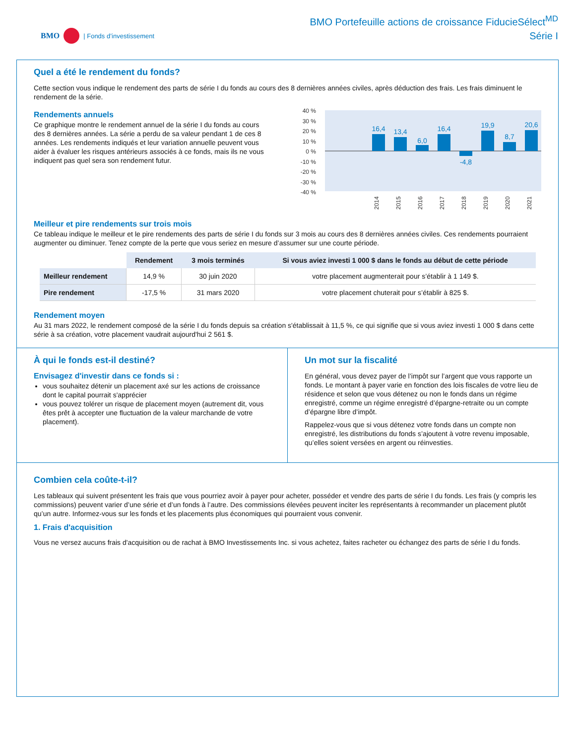BMO | Fonds d’investissement
BMO Portefeuille actions de croissance FiducieSélect<sup>MD</sup>
Série I
Quel a été le rendement du fonds?
Cette section vous indique le rendement des parts de série I du fonds au cours des 8 dernières années civiles, après déduction des frais. Les frais diminuent le rendement de la série.
Rendements annuels
Ce graphique montre le rendement annuel de la série I du fonds au cours des 8 dernières années. La série a perdu de sa valeur pendant 1 de ces 8 années. Les rendements indiqués et leur variation annuelle peuvent vous aider à évaluer les risques antérieurs associés à ce fonds, mais ils ne vous indiquent pas quel sera son rendement futur.
40 %
30 %
20 %
10 %
0 %
-10 %
-20 %
-30 %
-40 %
16,4
13,4
6,0
16,4
-4,8
19,9
8,7
20,6
2014
2015
2016
2017
2018
2019
2020
2021
Meilleur et pire rendements sur trois mois
Ce tableau indique le meilleur et le pire rendements des parts de série I du fonds sur 3 mois au cours des 8 dernières années civiles. Ces rendements pourraient augmenter ou diminuer. Tenez compte de la perte que vous seriez en mesure d’assumer sur une courte période.
| | Rendement | 3 mois terminés | Si vous aviez investi 1 000 $ dans le fonds au début de cette période |
| --- | --- | --- | --- |
| Meilleur rendement | 14,9 % | 30 juin 2020 | votre placement augmenterait pour s’établir à 1 149 $. |
| Pire rendement | -17,5 % | 31 mars 2020 | votre placement chuterait pour s’établir à 825 $. |
Rendement moyen
Au 31 mars 2022, le rendement composé de la série I du fonds depuis sa création s'établissait à 11,5 %, ce qui signifie que si vous aviez investi 1 000 $ dans cette série à sa création, votre placement vaudrait aujourd'hui 2 561 $.
À qui le fonds est-il destiné?
Envisagez d'investir dans ce fonds si :
vous souhaitez détenir un placement axé sur les actions de croissance dont le capital pourrait s'apprécier
vous pouvez tolérer un risque de placement moyen (autrement dit, vous êtes prêt à accepter une fluctuation de la valeur marchande de votre placement).
Un mot sur la fiscalité
En général, vous devez payer de l’impôt sur l’argent que vous rapporte un fonds. Le montant à payer varie en fonction des lois fiscales de votre lieu de résidence et selon que vous détenez ou non le fonds dans un régime enregistré, comme un régime enregistré d’épargne-retraite ou un compte d’épargne libre d’impôt.
Rappelez-vous que si vous détenez votre fonds dans un compte non enregistré, les distributions du fonds s’ajoutent à votre revenu imposable, qu’elles soient versées en argent ou réinvesties.
Combien cela coûte-t-il?
Les tableaux qui suivent présentent les frais que vous pourriez avoir à payer pour acheter, posséder et vendre des parts de série I du fonds. Les frais (y compris les commissions) peuvent varier d’une série et d’un fonds à l’autre. Des commissions élevées peuvent inciter les représentants à recommander un placement plutôt qu’un autre. Informez-vous sur les fonds et les placements plus économiques qui pourraient vous convenir.
1. Frais d'acquisition
Vous ne versez aucuns frais d'acquisition ou de rachat à BMO Investissements Inc. si vous achetez, faites racheter ou échangez des parts de série I du fonds.